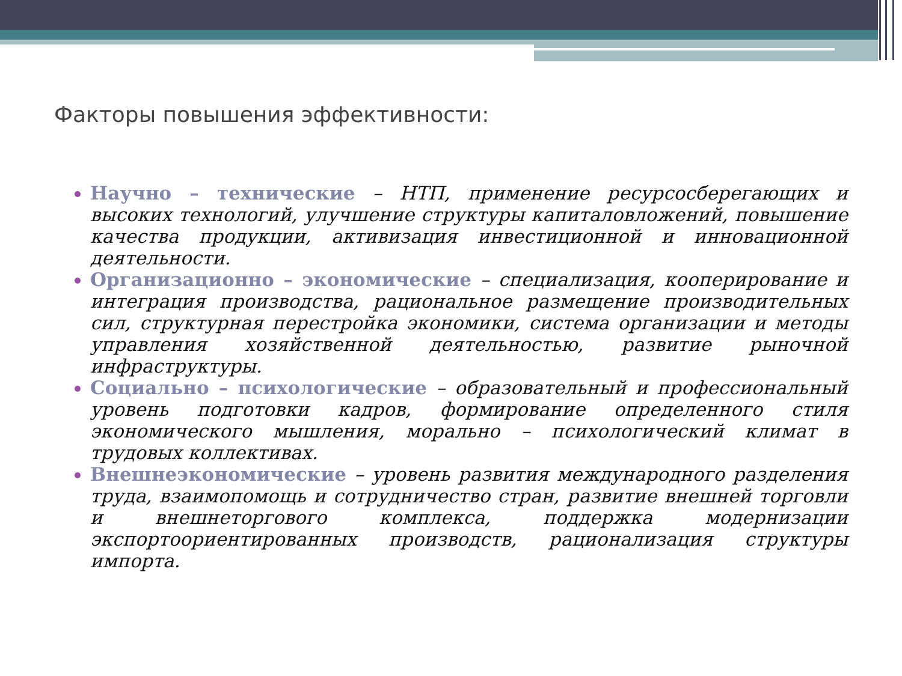Факторы повышения эффективности:
Научно – технические – НТП, применение ресурсосберегающих и высоких технологий, улучшение структуры капиталовложений, повышение качества продукции, активизация инвестиционной и инновационной деятельности.
Организационно – экономические – специализация, кооперирование и интеграция производства, рациональное размещение производительных сил, структурная перестройка экономики, система организации и методы управления хозяйственной деятельностью, развитие рыночной инфраструктуры.
Социально – психологические – образовательный и профессиональный уровень подготовки кадров, формирование определенного стиля экономического мышления, морально – психологический климат в трудовых коллективах.
Внешнеэкономические – уровень развития международного разделения труда, взаимопомощь и сотрудничество стран, развитие внешней торговли и внешнеторгового комплекса, поддержка модернизации экспортоориентированных производств, рационализация структуры импорта.